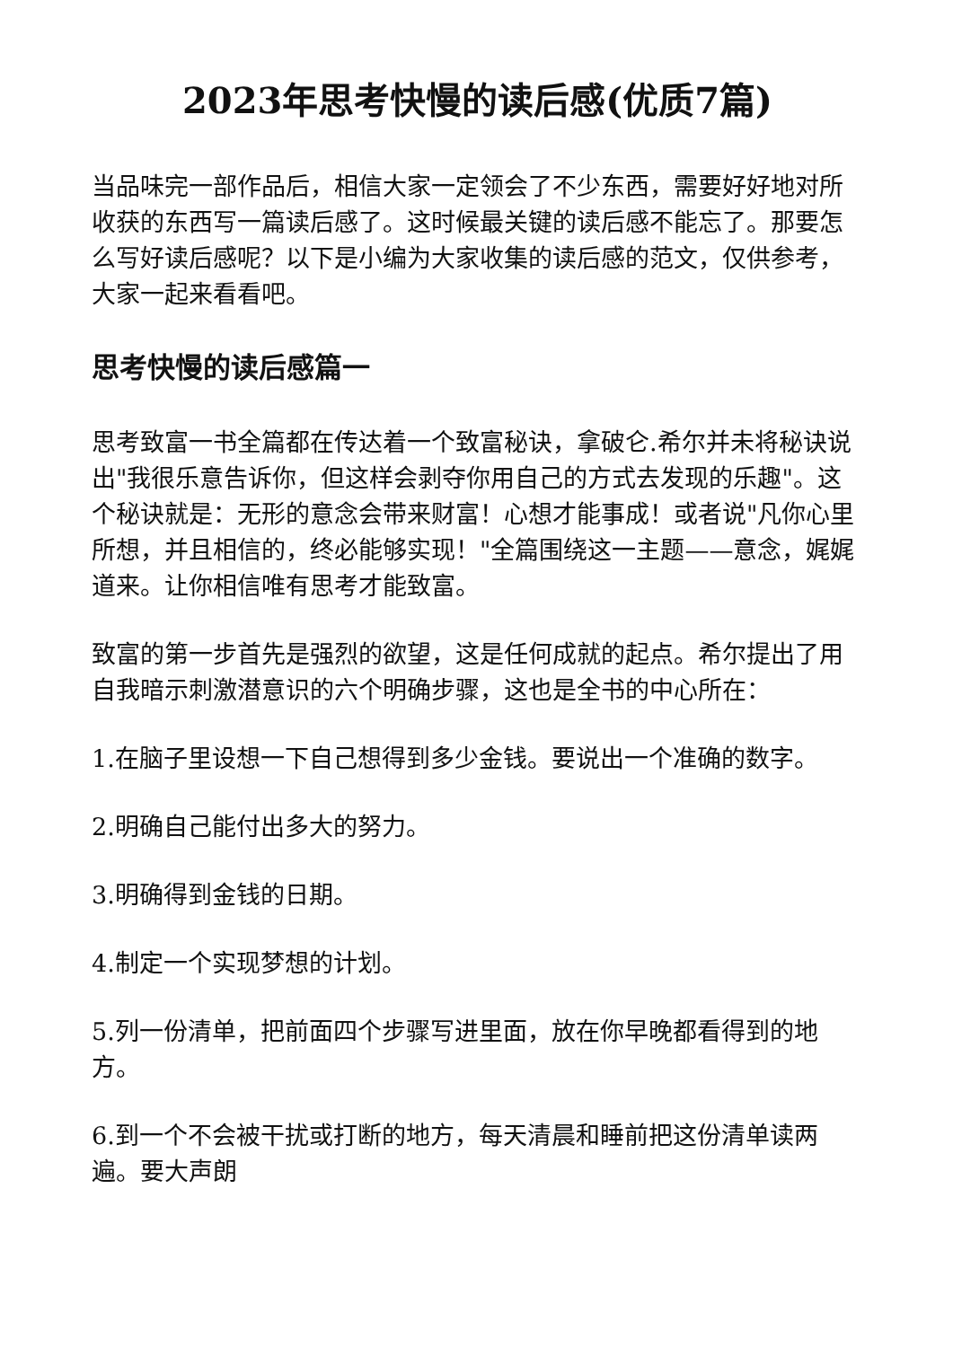2023年思考快慢的读后感(优质7篇)
当品味完一部作品后，相信大家一定领会了不少东西，需要好好地对所收获的东西写一篇读后感了。这时候最关键的读后感不能忘了。那要怎么写好读后感呢？以下是小编为大家收集的读后感的范文，仅供参考，大家一起来看看吧。
思考快慢的读后感篇一
思考致富一书全篇都在传达着一个致富秘诀，拿破仑.希尔并未将秘诀说出"我很乐意告诉你，但这样会剥夺你用自己的方式去发现的乐趣"。这个秘诀就是：无形的意念会带来财富！心想才能事成！或者说"凡你心里所想，并且相信的，终必能够实现！"全篇围绕这一主题——意念，娓娓道来。让你相信唯有思考才能致富。
致富的第一步首先是强烈的欲望，这是任何成就的起点。希尔提出了用自我暗示刺激潜意识的六个明确步骤，这也是全书的中心所在：
1.在脑子里设想一下自己想得到多少金钱。要说出一个准确的数字。
2.明确自己能付出多大的努力。
3.明确得到金钱的日期。
4.制定一个实现梦想的计划。
5.列一份清单，把前面四个步骤写进里面，放在你早晚都看得到的地方。
6.到一个不会被干扰或打断的地方，每天清晨和睡前把这份清单读两遍。要大声朗